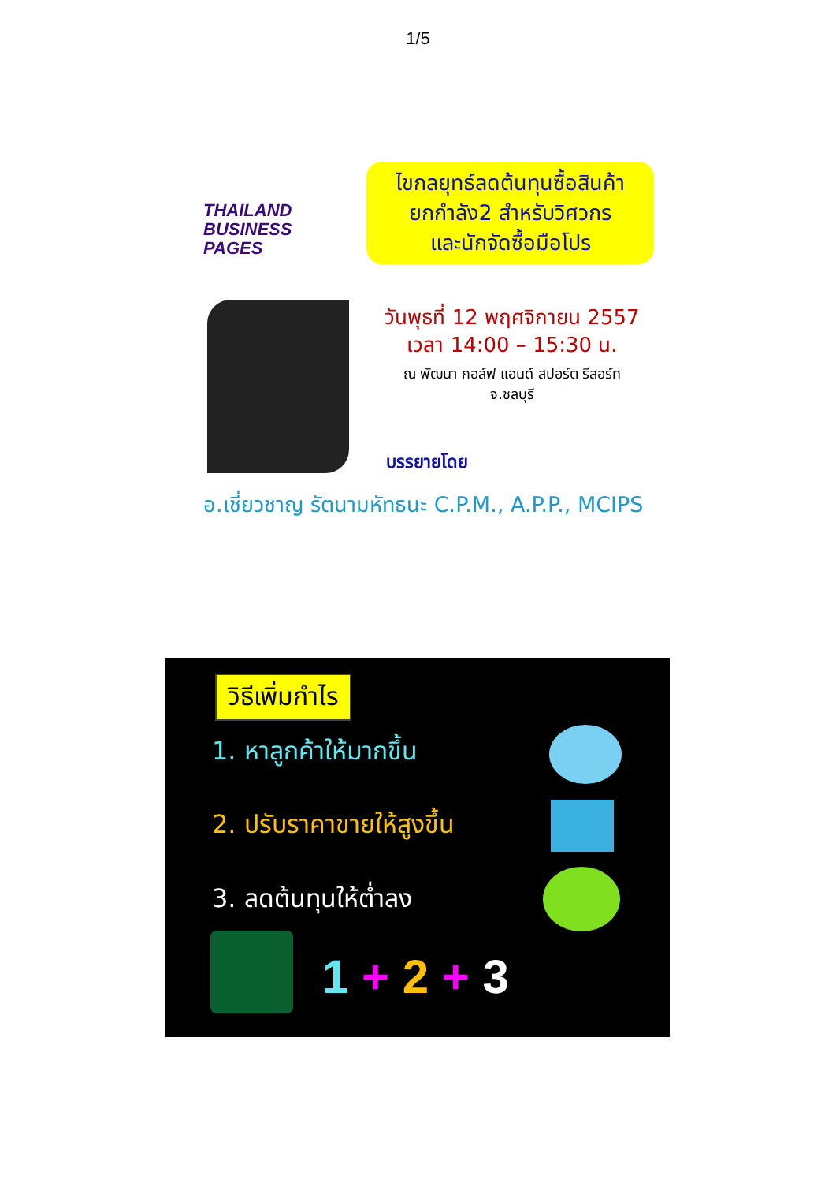1/5
THAILAND
BUSINESS PAGES
ไขกลยุทธ์ลดต้นทุนซื้อสินค้า
ยกกำลัง2 สำหรับวิศวกร
และนักจัดซื้อมือโปร
วันพุธที่ 12 พฤศจิกายน 2557
เวลา 14:00 – 15:30 น.
ณ พัฒนา กอล์ฟ แอนด์ สปอร์ต รีสอร์ท
จ.ชลบุรี
บรรยายโดย
อ.เชี่ยวชาญ รัตนามหัทธนะ C.P.M., A.P.P., MCIPS
วิธีเพิ่มกำไร
1. หาลูกค้าให้มากขึ้น
2. ปรับราคาขายให้สูงขึ้น
3. ลดต้นทุนให้ต่ำลง
1 + 2 + 3